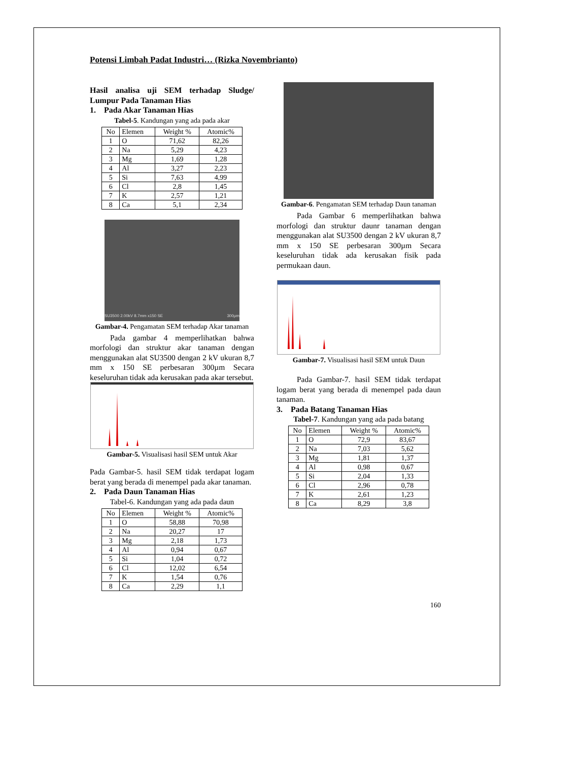Potensi Limbah Padat Industri… (Rizka Novembrianto)
Hasil analisa uji SEM terhadap Sludge/ Lumpur Pada Tanaman Hias
1. Pada Akar Tanaman Hias
Tabel-5. Kandungan yang ada pada akar
| No | Elemen | Weight % | Atomic% |
| --- | --- | --- | --- |
| 1 | O | 71,62 | 82,26 |
| 2 | Na | 5,29 | 4,23 |
| 3 | Mg | 1,69 | 1,28 |
| 4 | Al | 3,27 | 2,23 |
| 5 | Si | 7,63 | 4,99 |
| 6 | Cl | 2,8 | 1,45 |
| 7 | K | 2,57 | 1,21 |
| 8 | Ca | 5,1 | 2,34 |
SU3500 2.00kV 8.7mm x150 SE 300µm
Gambar-4. Pengamatan SEM terhadap Akar tanaman
Pada gambar 4 memperlihatkan bahwa morfologi dan struktur akar tanaman dengan menggunakan alat SU3500 dengan 2 kV ukuran 8,7 mm x 150 SE perbesaran 300µm Secara keseluruhan tidak ada kerusakan pada akar tersebut.
Gambar-5. Visualisasi hasil SEM untuk Akar
Pada Gambar-5. hasil SEM tidak terdapat logam berat yang berada di menempel pada akar tanaman.
2. Pada Daun Tanaman Hias
Tabel-6. Kandungan yang ada pada daun
| No | Elemen | Weight % | Atomic% |
| --- | --- | --- | --- |
| 1 | O | 58,88 | 70,98 |
| 2 | Na | 20,27 | 17 |
| 3 | Mg | 2,18 | 1,73 |
| 4 | Al | 0,94 | 0,67 |
| 5 | Si | 1,04 | 0,72 |
| 6 | Cl | 12,02 | 6,54 |
| 7 | K | 1,54 | 0,76 |
| 8 | Ca | 2,29 | 1,1 |
Gambar-6. Pengamatan SEM terhadap Daun tanaman
Pada Gambar 6 memperlihatkan bahwa morfologi dan struktur daunr tanaman dengan menggunakan alat SU3500 dengan 2 kV ukuran 8,7 mm x 150 SE perbesaran 300µm Secara keseluruhan tidak ada kerusakan fisik pada permukaan daun.
Gambar-7. Visualisasi hasil SEM untuk Daun
Pada Gambar-7. hasil SEM tidak terdapat logam berat yang berada di menempel pada daun tanaman.
3. Pada Batang Tanaman Hias
Tabel-7. Kandungan yang ada pada batang
| No | Elemen | Weight % | Atomic% |
| --- | --- | --- | --- |
| 1 | O | 72,9 | 83,67 |
| 2 | Na | 7,03 | 5,62 |
| 3 | Mg | 1,81 | 1,37 |
| 4 | Al | 0,98 | 0,67 |
| 5 | Si | 2,04 | 1,33 |
| 6 | Cl | 2,96 | 0,78 |
| 7 | K | 2,61 | 1,23 |
| 8 | Ca | 8,29 | 3,8 |
160